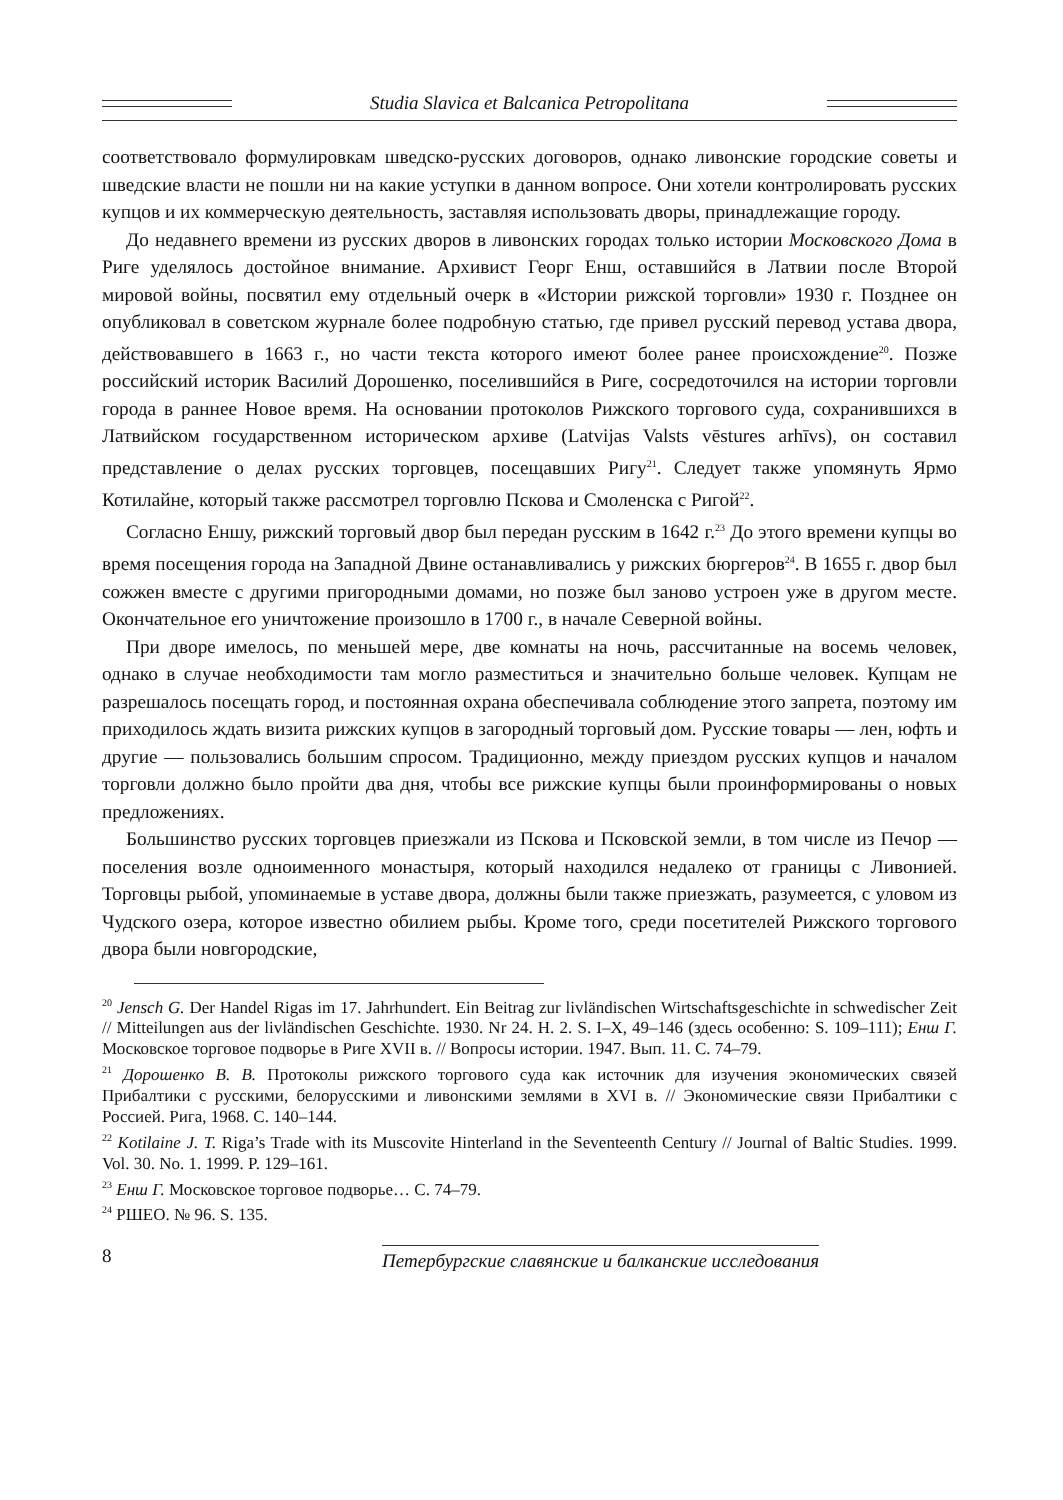Studia Slavica et Balcanica Petropolitana
соответствовало формулировкам шведско-русских договоров, однако ливонские городские советы и шведские власти не пошли ни на какие уступки в данном вопросе. Они хотели контролировать русских купцов и их коммерческую деятельность, заставляя использовать дворы, принадлежащие городу.
До недавнего времени из русских дворов в ливонских городах только истории Московского Дома в Риге уделялось достойное внимание. Архивист Георг Енш, оставшийся в Латвии после Второй мировой войны, посвятил ему отдельный очерк в «Истории рижской торговли» 1930 г. Позднее он опубликовал в советском журнале более подробную статью, где привел русский перевод устава двора, действовавшего в 1663 г., но части текста которого имеют более ранее происхождение<sup>20</sup>. Позже российский историк Василий Дорошенко, поселившийся в Риге, сосредоточился на истории торговли города в раннее Новое время. На основании протоколов Рижского торгового суда, сохранившихся в Латвийском государственном историческом архиве (Latvijas Valsts vēstures arhīvs), он составил представление о делах русских торговцев, посещавших Ригу<sup>21</sup>. Следует также упомянуть Ярмо Котилайне, который также рассмотрел торговлю Пскова и Смоленска с Ригой<sup>22</sup>.
Согласно Еншу, рижский торговый двор был передан русским в 1642 г.<sup>23</sup> До этого времени купцы во время посещения города на Западной Двине останавливались у рижских бюргеров<sup>24</sup>. В 1655 г. двор был сожжен вместе с другими пригородными домами, но позже был заново устроен уже в другом месте. Окончательное его уничтожение произошло в 1700 г., в начале Северной войны.
При дворе имелось, по меньшей мере, две комнаты на ночь, рассчитанные на восемь человек, однако в случае необходимости там могло разместиться и значительно больше человек. Купцам не разрешалось посещать город, и постоянная охрана обеспечивала соблюдение этого запрета, поэтому им приходилось ждать визита рижских купцов в загородный торговый дом. Русские товары — лен, юфть и другие — пользовались большим спросом. Традиционно, между приездом русских купцов и началом торговли должно было пройти два дня, чтобы все рижские купцы были проинформированы о новых предложениях.
Большинство русских торговцев приезжали из Пскова и Псковской земли, в том числе из Печор — поселения возле одноименного монастыря, который находился недалеко от границы с Ливонией. Торговцы рыбой, упоминаемые в уставе двора, должны были также приезжать, разумеется, с уловом из Чудского озера, которое известно обилием рыбы. Кроме того, среди посетителей Рижского торгового двора были новгородские,
<sup>20</sup> Jensch G. Der Handel Rigas im 17. Jahrhundert. Ein Beitrag zur livländischen Wirtschaftsgeschichte in schwedischer Zeit // Mitteilungen aus der livländischen Geschichte. 1930. Nr 24. H. 2. S. I–X, 49–146 (здесь особенно: S. 109–111); Енш Г. Московское торговое подворье в Риге XVII в. // Вопросы истории. 1947. Вып. 11. С. 74–79.
<sup>21</sup> Дорошенко В. В. Протоколы рижского торгового суда как источник для изучения экономических связей Прибалтики с русскими, белорусскими и ливонскими землями в XVI в. // Экономические связи Прибалтики с Россией. Рига, 1968. С. 140–144.
<sup>22</sup> Kotilaine J. T. Riga’s Trade with its Muscovite Hinterland in the Seventeenth Century // Journal of Baltic Studies. 1999. Vol. 30. No. 1. 1999. P. 129–161.
<sup>23</sup> Енш Г. Московское торговое подворье… С. 74–79.
<sup>24</sup> РШЕО. № 96. S. 135.
8
Петербургские славянские и балканские исследования